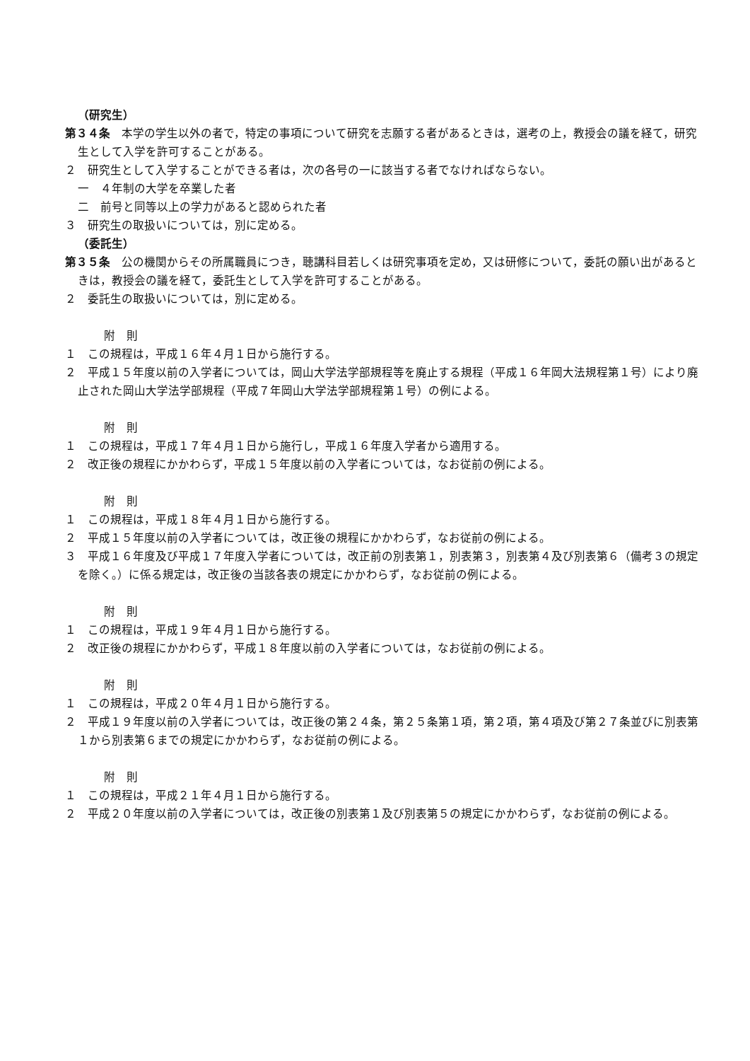（研究生）
第３４条　本学の学生以外の者で，特定の事項について研究を志願する者があるときは，選考の上，教授会の議を経て，研究生として入学を許可することがある。
２　研究生として入学することができる者は，次の各号の一に該当する者でなければならない。
一　４年制の大学を卒業した者
二　前号と同等以上の学力があると認められた者
３　研究生の取扱いについては，別に定める。
（委託生）
第３５条　公の機関からその所属職員につき，聴講科目若しくは研究事項を定め，又は研修について，委託の願い出があるときは，教授会の議を経て，委託生として入学を許可することがある。
２　委託生の取扱いについては，別に定める。
附　則
１　この規程は，平成１６年４月１日から施行する。
２　平成１５年度以前の入学者については，岡山大学法学部規程等を廃止する規程（平成１６年岡大法規程第１号）により廃止された岡山大学法学部規程（平成７年岡山大学法学部規程第１号）の例による。
附　則
１　この規程は，平成１７年４月１日から施行し，平成１６年度入学者から適用する。
２　改正後の規程にかかわらず，平成１５年度以前の入学者については，なお従前の例による。
附　則
１　この規程は，平成１８年４月１日から施行する。
２　平成１５年度以前の入学者については，改正後の規程にかかわらず，なお従前の例による。
３　平成１６年度及び平成１７年度入学者については，改正前の別表第１，別表第３，別表第４及び別表第６（備考３の規定を除く。）に係る規定は，改正後の当該各表の規定にかかわらず，なお従前の例による。
附　則
１　この規程は，平成１９年４月１日から施行する。
２　改正後の規程にかかわらず，平成１８年度以前の入学者については，なお従前の例による。
附　則
１　この規程は，平成２０年４月１日から施行する。
２　平成１９年度以前の入学者については，改正後の第２４条，第２５条第１項，第２項，第４項及び第２７条並びに別表第１から別表第６までの規定にかかわらず，なお従前の例による。
附　則
１　この規程は，平成２１年４月１日から施行する。
２　平成２０年度以前の入学者については，改正後の別表第１及び別表第５の規定にかかわらず，なお従前の例による。